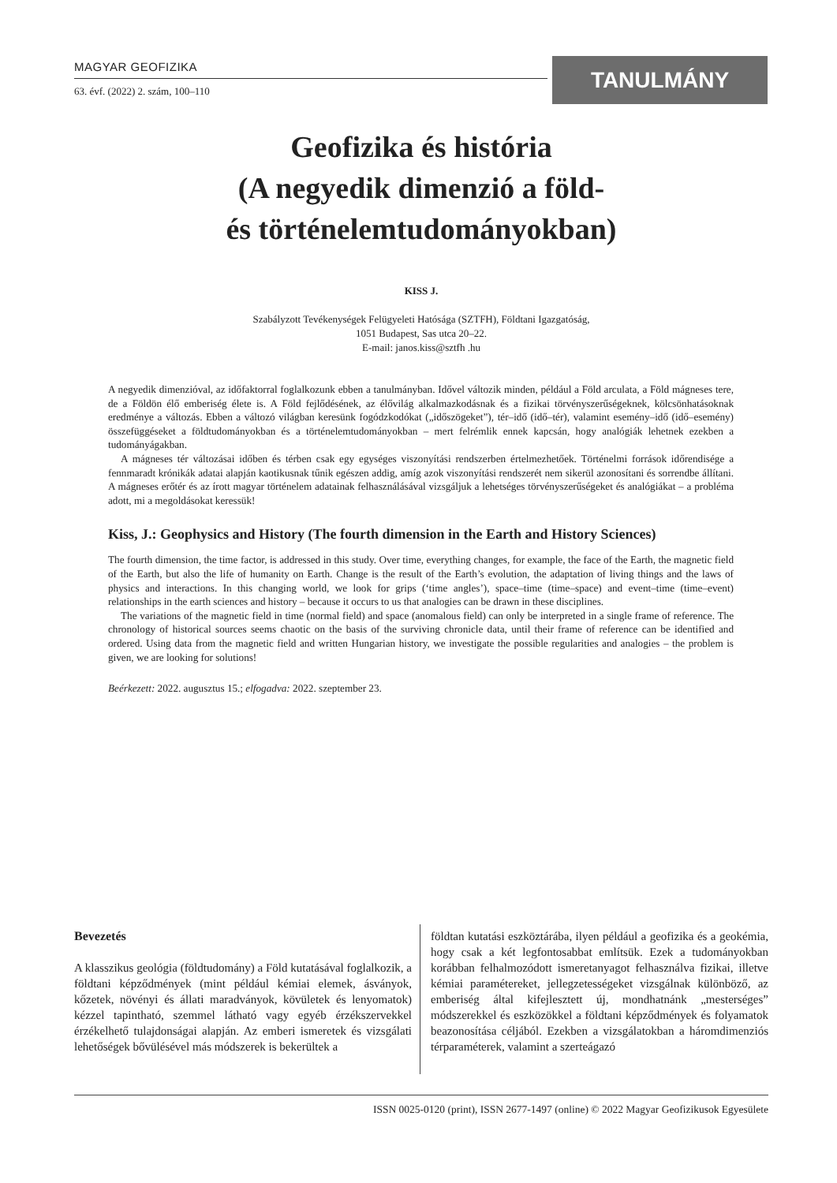MAGYAR GEOFIZIKA
63. évf. (2022) 2. szám, 100–110
TANULMÁNY
Geofizika és história
(A negyedik dimenzió a föld-
és történelemtudományokban)
KISS J.
Szabályzott Tevékenységek Felügyeleti Hatósága (SZTFH), Földtani Igazgatóság,
1051 Budapest, Sas utca 20–22.
E-mail: janos.kiss@sztfh .hu
A negyedik dimenzióval, az időfaktorral foglalkozunk ebben a tanulmányban. Idővel változik minden, például a Föld arculata, a Föld mágneses tere, de a Földön élő emberiség élete is. A Föld fejlődésének, az élővilág alkalmazkodásnak és a fizikai törvényszerűségeknek, kölcsönhatásoknak eredménye a változás. Ebben a változó világban keresünk fogódzkodókat („időszögeket”), tér–idő (idő–tér), valamint esemény–idő (idő–esemény) összefüggéseket a földtudományokban és a történelemtudományokban – mert felrémlik ennek kapcsán, hogy analógiák lehetnek ezekben a tudományágakban.
A mágneses tér változásai időben és térben csak egy egységes viszonyítási rendszerben értelmezhetőek. Történelmi források időrendisége a fennmaradt krónikák adatai alapján kaotikusnak tűnik egészen addig, amíg azok viszonyítási rendszerét nem sikerül azonosítani és sorrendbe állítani. A mágneses erőtér és az írott magyar történelem adatainak felhasználásával vizsgáljuk a lehetséges törvényszerűségeket és analógiákat – a probléma adott, mi a megoldásokat keressük!
Kiss, J.: Geophysics and History (The fourth dimension in the Earth and History Sciences)
The fourth dimension, the time factor, is addressed in this study. Over time, everything changes, for example, the face of the Earth, the magnetic field of the Earth, but also the life of humanity on Earth. Change is the result of the Earth’s evolution, the adaptation of living things and the laws of physics and interactions. In this changing world, we look for grips (‘time angles’), space–time (time–space) and event–time (time–event) relationships in the earth sciences and history – because it occurs to us that analogies can be drawn in these disciplines.
The variations of the magnetic field in time (normal field) and space (anomalous field) can only be interpreted in a single frame of reference. The chronology of historical sources seems chaotic on the basis of the surviving chronicle data, until their frame of reference can be identified and ordered. Using data from the magnetic field and written Hungarian history, we investigate the possible regularities and analogies – the problem is given, we are looking for solutions!
Beérkezett: 2022. augusztus 15.; elfogadva: 2022. szeptember 23.
Bevezetés
A klasszikus geológia (földtudomány) a Föld kutatásával foglalkozik, a földtani képződmények (mint például kémiai elemek, ásványok, kőzetek, növényi és állati maradványok, kövületek és lenyomatok) kézzel tapintható, szemmel látható vagy egyéb érzékszervekkel érzékelhető tulajdonságai alapján. Az emberi ismeretek és vizsgálati lehetőségek bővülésével más módszerek is bekerültek a
földtan kutatási eszköztárába, ilyen például a geofizika és a geokémia, hogy csak a két legfontosabbat említsük. Ezek a tudományokban korábban felhalmozódott ismeretanyagot felhasználva fizikai, illetve kémiai paramétereket, jellegzetességeket vizsgálnak különböző, az emberiség által kifejlesztett új, mondhatnánk „mesterséges” módszerekkel és eszközökkel a földtani képződmények és folyamatok beazonosítása céljából. Ezekben a vizsgálatokban a háromdimenziós térparaméterek, valamint a szerteágazó
ISSN 0025-0120 (print), ISSN 2677-1497 (online) © 2022 Magyar Geofizikusok Egyesülete